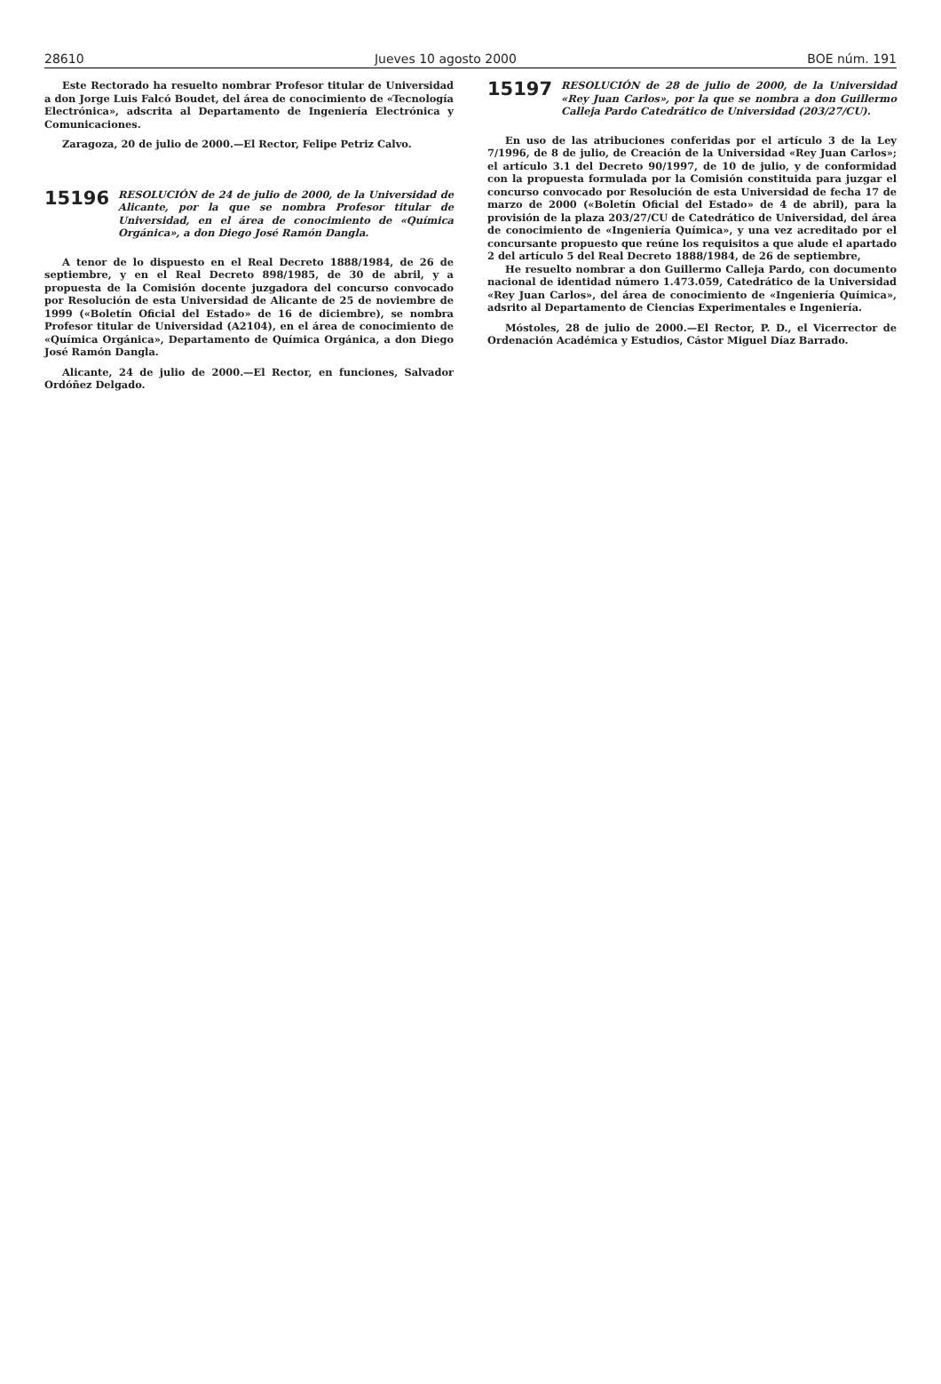28610 Jueves 10 agosto 2000 BOE núm. 191
Este Rectorado ha resuelto nombrar Profesor titular de Universidad a don Jorge Luis Falcó Boudet, del área de conocimiento de «Tecnología Electrónica», adscrita al Departamento de Ingeniería Electrónica y Comunicaciones.
Zaragoza, 20 de julio de 2000.—El Rector, Felipe Petriz Calvo.
15196 RESOLUCIÓN de 24 de julio de 2000, de la Universidad de Alicante, por la que se nombra Profesor titular de Universidad, en el área de conocimiento de «Química Orgánica», a don Diego José Ramón Dangla.
A tenor de lo dispuesto en el Real Decreto 1888/1984, de 26 de septiembre, y en el Real Decreto 898/1985, de 30 de abril, y a propuesta de la Comisión docente juzgadora del concurso convocado por Resolución de esta Universidad de Alicante de 25 de noviembre de 1999 («Boletín Oficial del Estado» de 16 de diciembre), se nombra Profesor titular de Universidad (A2104), en el área de conocimiento de «Química Orgánica», Departamento de Química Orgánica, a don Diego José Ramón Dangla.
Alicante, 24 de julio de 2000.—El Rector, en funciones, Salvador Ordóñez Delgado.
15197 RESOLUCIÓN de 28 de julio de 2000, de la Universidad «Rey Juan Carlos», por la que se nombra a don Guillermo Calleja Pardo Catedrático de Universidad (203/27/CU).
En uso de las atribuciones conferidas por el artículo 3 de la Ley 7/1996, de 8 de julio, de Creación de la Universidad «Rey Juan Carlos»; el artículo 3.1 del Decreto 90/1997, de 10 de julio, y de conformidad con la propuesta formulada por la Comisión constituida para juzgar el concurso convocado por Resolución de esta Universidad de fecha 17 de marzo de 2000 («Boletín Oficial del Estado» de 4 de abril), para la provisión de la plaza 203/27/CU de Catedrático de Universidad, del área de conocimiento de «Ingeniería Química», y una vez acreditado por el concursante propuesto que reúne los requisitos a que alude el apartado 2 del artículo 5 del Real Decreto 1888/1984, de 26 de septiembre,
He resuelto nombrar a don Guillermo Calleja Pardo, con documento nacional de identidad número 1.473.059, Catedrático de la Universidad «Rey Juan Carlos», del área de conocimiento de «Ingeniería Química», adsrito al Departamento de Ciencias Experimentales e Ingeniería.
Móstoles, 28 de julio de 2000.—El Rector, P. D., el Vicerrector de Ordenación Académica y Estudios, Cástor Miguel Díaz Barrado.